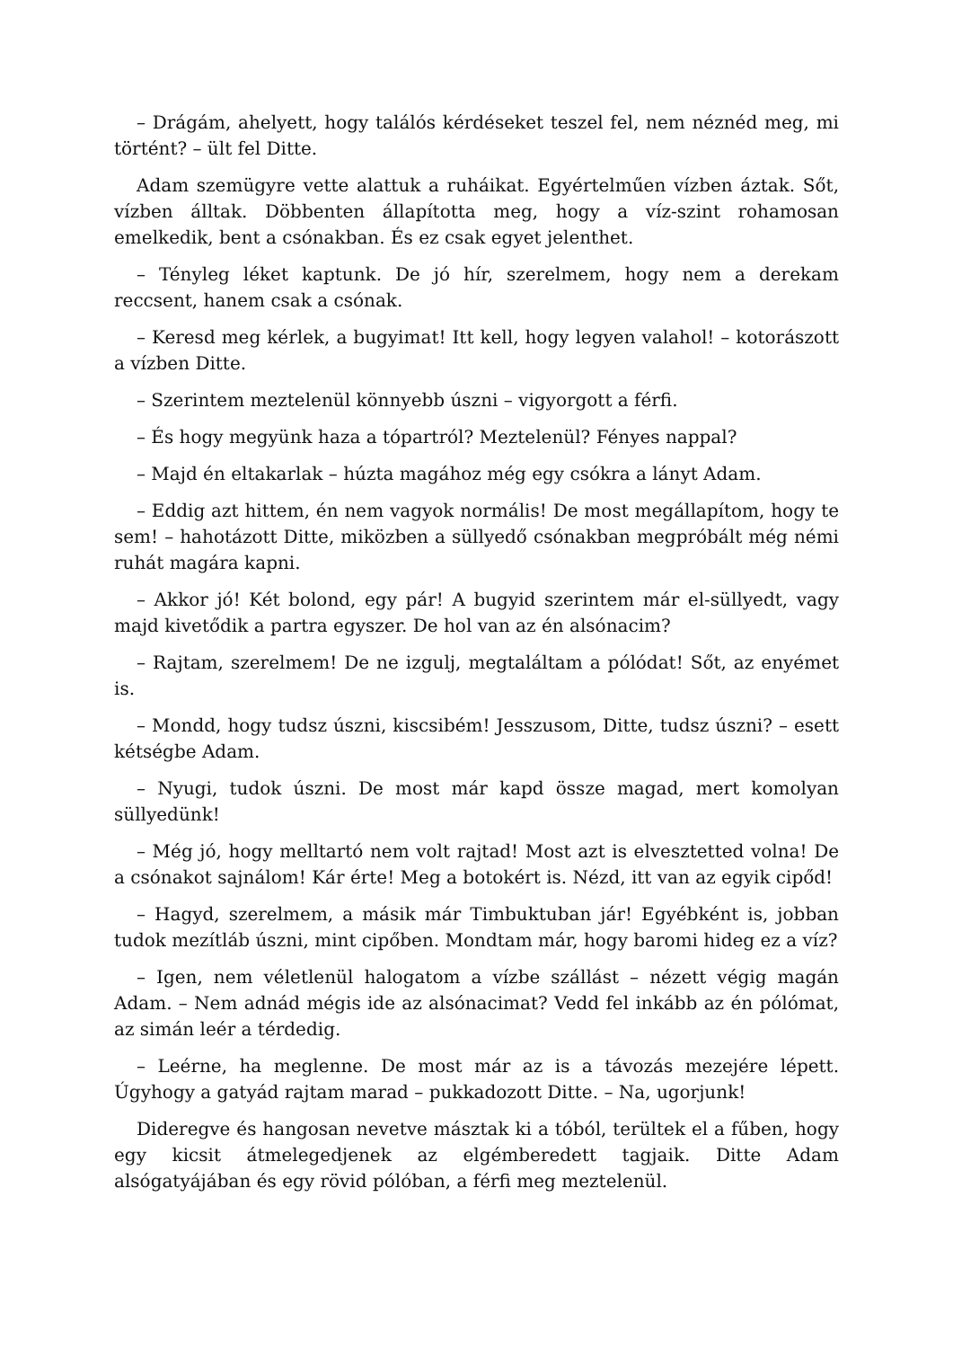– Drágám, ahelyett, hogy találós kérdéseket teszel fel, nem néznéd meg, mi történt? – ült fel Ditte.
Adam szemügyre vette alattuk a ruháikat. Egyértelműen vízben áztak. Sőt, vízben álltak. Döbbenten állapította meg, hogy a víz-szint rohamosan emelkedik, bent a csónakban. És ez csak egyet jelenthet.
– Tényleg léket kaptunk. De jó hír, szerelmem, hogy nem a derekam reccsent, hanem csak a csónak.
– Keresd meg kérlek, a bugyimat! Itt kell, hogy legyen valahol! – kotorászott a vízben Ditte.
– Szerintem meztelenül könnyebb úszni – vigyorgott a férfi.
– És hogy megyünk haza a tópartról? Meztelenül? Fényes nappal?
– Majd én eltakarlak – húzta magához még egy csókra a lányt Adam.
– Eddig azt hittem, én nem vagyok normális! De most megállapítom, hogy te sem! – hahotázott Ditte, miközben a süllyedő csónakban megpróbált még némi ruhát magára kapni.
– Akkor jó! Két bolond, egy pár! A bugyid szerintem már el-süllyedt, vagy majd kivetődik a partra egyszer. De hol van az én alsónacim?
– Rajtam, szerelmem! De ne izgulj, megtaláltam a pólódat! Sőt, az enyémet is.
– Mondd, hogy tudsz úszni, kiscsibém! Jesszusom, Ditte, tudsz úszni? – esett kétségbe Adam.
– Nyugi, tudok úszni. De most már kapd össze magad, mert komolyan süllyedünk!
– Még jó, hogy melltartó nem volt rajtad! Most azt is elvesztetted volna! De a csónakot sajnálom! Kár érte! Meg a botokért is. Nézd, itt van az egyik cipőd!
– Hagyd, szerelmem, a másik már Timbuktuban jár! Egyébként is, jobban tudok mezítláb úszni, mint cipőben. Mondtam már, hogy baromi hideg ez a víz?
– Igen, nem véletlenül halogatom a vízbe szállást – nézett végig magán Adam. – Nem adnád mégis ide az alsónacimat? Vedd fel inkább az én pólómat, az simán leér a térdedig.
– Leérne, ha meglenne. De most már az is a távozás mezejére lépett. Úgyhogy a gatyád rajtam marad – pukkadozott Ditte. – Na, ugorjunk!
Dideregve és hangosan nevetve másztak ki a tóból, terültek el a fűben, hogy egy kicsit átmelegedjenek az elgémberedett tagjaik. Ditte Adam alsógatyájában és egy rövid pólóban, a férfi meg meztelenül.